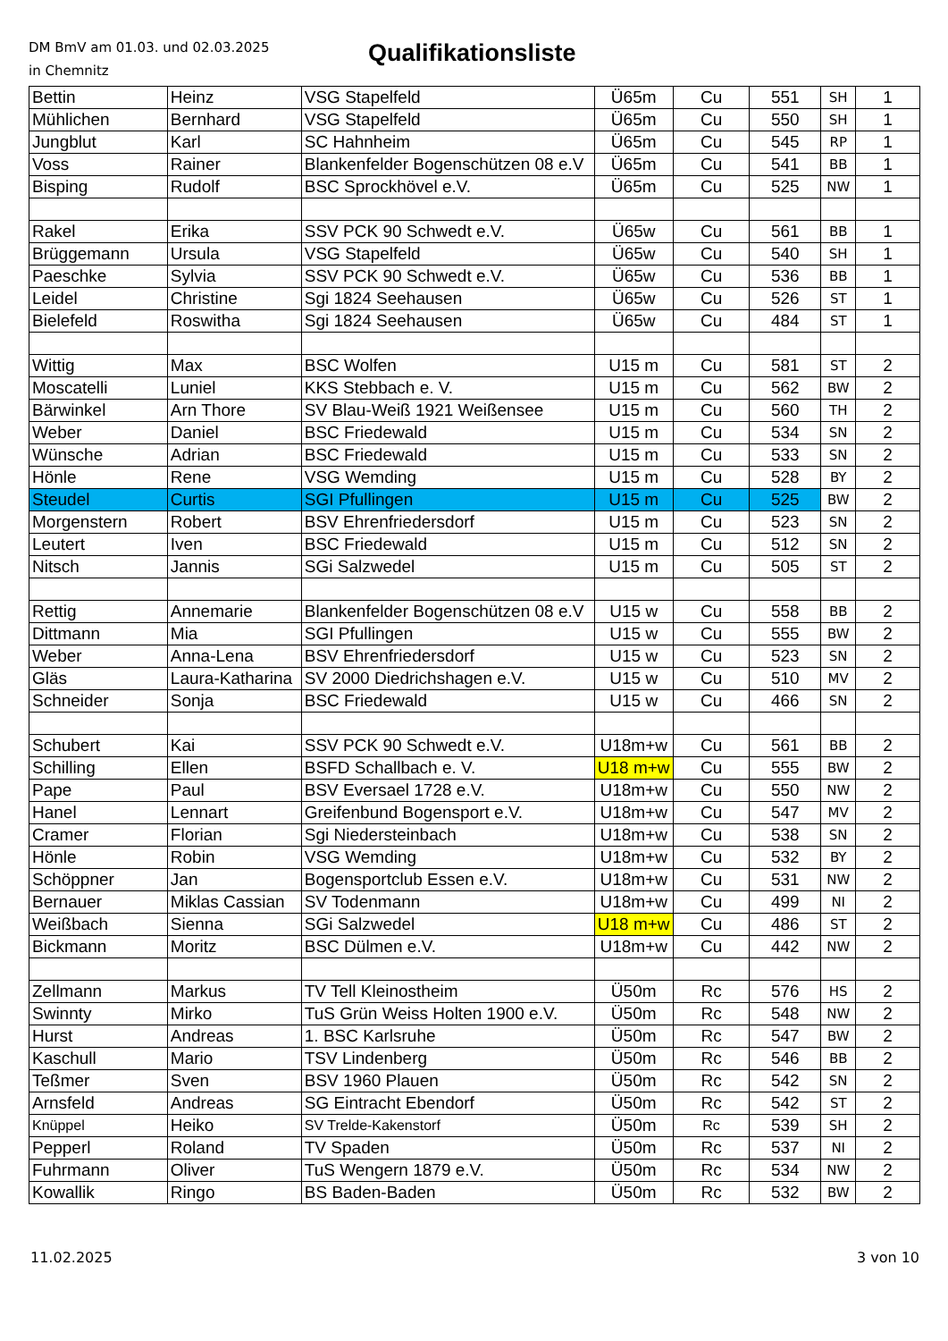DM BmV am 01.03. und 02.03.2025
in Chemnitz
Qualifikationsliste
| Bettin | Heinz | VSG Stapelfeld | Ü65m | Cu | 551 | SH | 1 |
| Mühlichen | Bernhard | VSG Stapelfeld | Ü65m | Cu | 550 | SH | 1 |
| Jungblut | Karl | SC Hahnheim | Ü65m | Cu | 545 | RP | 1 |
| Voss | Rainer | Blankenfelder Bogenschützen 08 e.V | Ü65m | Cu | 541 | BB | 1 |
| Bisping | Rudolf | BSC Sprockhövel e.V. | Ü65m | Cu | 525 | NW | 1 |
| Rakel | Erika | SSV PCK 90 Schwedt e.V. | Ü65w | Cu | 561 | BB | 1 |
| Brüggemann | Ursula | VSG Stapelfeld | Ü65w | Cu | 540 | SH | 1 |
| Paeschke | Sylvia | SSV PCK 90 Schwedt e.V. | Ü65w | Cu | 536 | BB | 1 |
| Leidel | Christine | Sgi 1824 Seehausen | Ü65w | Cu | 526 | ST | 1 |
| Bielefeld | Roswitha | Sgi 1824 Seehausen | Ü65w | Cu | 484 | ST | 1 |
| Wittig | Max | BSC Wolfen | U15 m | Cu | 581 | ST | 2 |
| Moscatelli | Luniel | KKS Stebbach e. V. | U15 m | Cu | 562 | BW | 2 |
| Bärwinkel | Arn Thore | SV Blau-Weiß 1921 Weißensee | U15 m | Cu | 560 | TH | 2 |
| Weber | Daniel | BSC Friedewald | U15 m | Cu | 534 | SN | 2 |
| Wünsche | Adrian | BSC Friedewald | U15 m | Cu | 533 | SN | 2 |
| Hönle | Rene | VSG Wemding | U15 m | Cu | 528 | BY | 2 |
| Steudel | Curtis | SGI Pfullingen | U15 m | Cu | 525 | BW | 2 |
| Morgenstern | Robert | BSV Ehrenfriedersdorf | U15 m | Cu | 523 | SN | 2 |
| Leutert | Iven | BSC Friedewald | U15 m | Cu | 512 | SN | 2 |
| Nitsch | Jannis | SGi Salzwedel | U15 m | Cu | 505 | ST | 2 |
| Rettig | Annemarie | Blankenfelder Bogenschützen 08 e.V | U15 w | Cu | 558 | BB | 2 |
| Dittmann | Mia | SGI Pfullingen | U15 w | Cu | 555 | BW | 2 |
| Weber | Anna-Lena | BSV Ehrenfriedersdorf | U15 w | Cu | 523 | SN | 2 |
| Gläs | Laura-Katharina | SV 2000 Diedrichshagen e.V. | U15 w | Cu | 510 | MV | 2 |
| Schneider | Sonja | BSC Friedewald | U15 w | Cu | 466 | SN | 2 |
| Schubert | Kai | SSV PCK 90 Schwedt e.V. | U18m+w | Cu | 561 | BB | 2 |
| Schilling | Ellen | BSFD Schallbach e. V. | U18 m+w | Cu | 555 | BW | 2 |
| Pape | Paul | BSV Eversael 1728 e.V. | U18m+w | Cu | 550 | NW | 2 |
| Hanel | Lennart | Greifenbund Bogensport e.V. | U18m+w | Cu | 547 | MV | 2 |
| Cramer | Florian | Sgi Niedersteinbach | U18m+w | Cu | 538 | SN | 2 |
| Hönle | Robin | VSG Wemding | U18m+w | Cu | 532 | BY | 2 |
| Schöppner | Jan | Bogensportclub Essen e.V. | U18m+w | Cu | 531 | NW | 2 |
| Bernauer | Miklas Cassian | SV Todenmann | U18m+w | Cu | 499 | NI | 2 |
| Weißbach | Sienna | SGi Salzwedel | U18 m+w | Cu | 486 | ST | 2 |
| Bickmann | Moritz | BSC Dülmen e.V. | U18m+w | Cu | 442 | NW | 2 |
| Zellmann | Markus | TV Tell Kleinostheim | Ü50m | Rc | 576 | HS | 2 |
| Swinnty | Mirko | TuS Grün Weiss Holten 1900 e.V. | Ü50m | Rc | 548 | NW | 2 |
| Hurst | Andreas | 1. BSC Karlsruhe | Ü50m | Rc | 547 | BW | 2 |
| Kaschull | Mario | TSV Lindenberg | Ü50m | Rc | 546 | BB | 2 |
| Teßmer | Sven | BSV 1960 Plauen | Ü50m | Rc | 542 | SN | 2 |
| Arnsfeld | Andreas | SG Eintracht Ebendorf | Ü50m | Rc | 542 | ST | 2 |
| Knüppel | Heiko | SV Trelde-Kakenstorf | Ü50m | Rc | 539 | SH | 2 |
| Pepperl | Roland | TV Spaden | Ü50m | Rc | 537 | NI | 2 |
| Fuhrmann | Oliver | TuS Wengern 1879 e.V. | Ü50m | Rc | 534 | NW | 2 |
| Kowallik | Ringo | BS Baden-Baden | Ü50m | Rc | 532 | BW | 2 |
11.02.2025 3 von 10